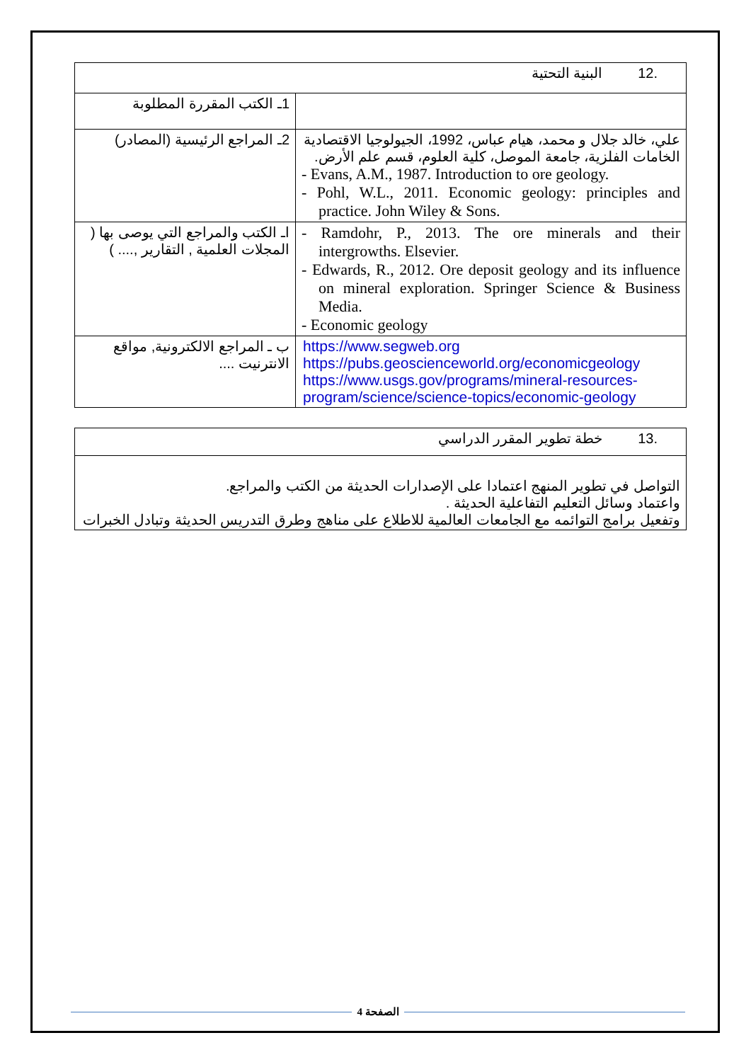| .12 البنية التحتية | |
| 1ـ الكتب المقررة المطلوبة | |
| 2ـ المراجع الرئيسية (المصادر) | علي، خالد جلال و محمد، هيام عباس، 1992، الجيولوجيا الاقتصادية الخامات الفلزية، جامعة الموصل، كلية العلوم، قسم علم الأرض. - Evans, A.M., 1987. Introduction to ore geology. - Pohl, W.L., 2011. Economic geology: principles and practice. John Wiley & Sons. |
| اـ الكتب والمراجع التي يوصى بها ( المجلات العلمية , التقارير ,.... ) | - Ramdohr, P., 2013. The ore minerals and their intergrowths. Elsevier. - Edwards, R., 2012. Ore deposit geology and its influence on mineral exploration. Springer Science & Business Media. - Economic geology |
| ب ـ المراجع الالكترونية, مواقع الانترنيت .... | https://www.segweb.org https://pubs.geoscienceworld.org/economicgeology https://www.usgs.gov/programs/mineral-resources-program/science/science-topics/economic-geology |
| .13 خطة تطوير المقرر الدراسي |
| التواصل في تطوير المنهج اعتمادا على الإصدارات الحديثة من الكتب والمراجع. واعتماد وسائل التعليم التفاعلية الحديثة . وتفعيل برامج التوائمه مع الجامعات العالمية للاطلاع على مناهج وطرق التدريس الحديثة وتبادل الخبرات |
الصفحة 4